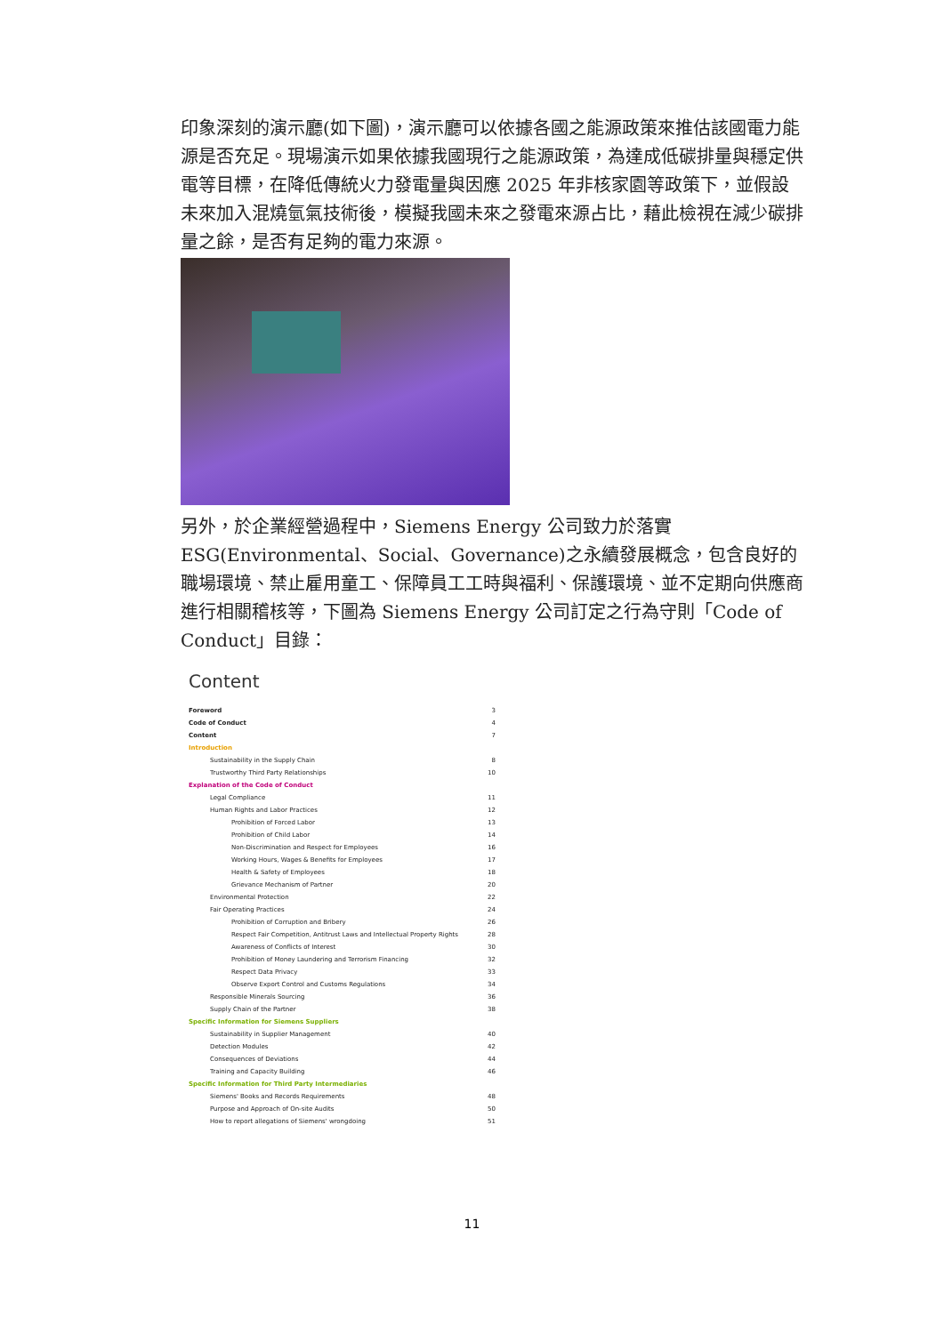印象深刻的演示廳(如下圖)，演示廳可以依據各國之能源政策來推估該國電力能源是否充足。現場演示如果依據我國現行之能源政策，為達成低碳排量與穩定供電等目標，在降低傳統火力發電量與因應 2025 年非核家園等政策下，並假設未來加入混燒氫氣技術後，模擬我國未來之發電來源占比，藉此檢視在減少碳排量之餘，是否有足夠的電力來源。
另外，於企業經營過程中，Siemens Energy 公司致力於落實 ESG(Environmental、Social、Governance)之永續發展概念，包含良好的職場環境、禁止雇用童工、保障員工工時與福利、保護環境、並不定期向供應商進行相關稽核等，下圖為 Siemens Energy 公司訂定之行為守則「Code of Conduct」目錄：
Content
| Foreword | 3 |
| Code of Conduct | 4 |
| Content | 7 |
| Introduction | |
| Sustainability in the Supply Chain | 8 |
| Trustworthy Third Party Relationships | 10 |
| Explanation of the Code of Conduct | |
| Legal Compliance | 11 |
| Human Rights and Labor Practices | 12 |
| Prohibition of Forced Labor | 13 |
| Prohibition of Child Labor | 14 |
| Non-Discrimination and Respect for Employees | 16 |
| Working Hours, Wages & Benefits for Employees | 17 |
| Health & Safety of Employees | 18 |
| Grievance Mechanism of Partner | 20 |
| Environmental Protection | 22 |
| Fair Operating Practices | 24 |
| Prohibition of Corruption and Bribery | 26 |
| Respect Fair Competition, Antitrust Laws and Intellectual Property Rights | 28 |
| Awareness of Conflicts of Interest | 30 |
| Prohibition of Money Laundering and Terrorism Financing | 32 |
| Respect Data Privacy | 33 |
| Observe Export Control and Customs Regulations | 34 |
| Responsible Minerals Sourcing | 36 |
| Supply Chain of the Partner | 38 |
| Specific Information for Siemens Suppliers | |
| Sustainability in Supplier Management | 40 |
| Detection Modules | 42 |
| Consequences of Deviations | 44 |
| Training and Capacity Building | 46 |
| Specific Information for Third Party Intermediaries | |
| Siemens' Books and Records Requirements | 48 |
| Purpose and Approach of On-site Audits | 50 |
| How to report allegations of Siemens' wrongdoing | 51 |
11